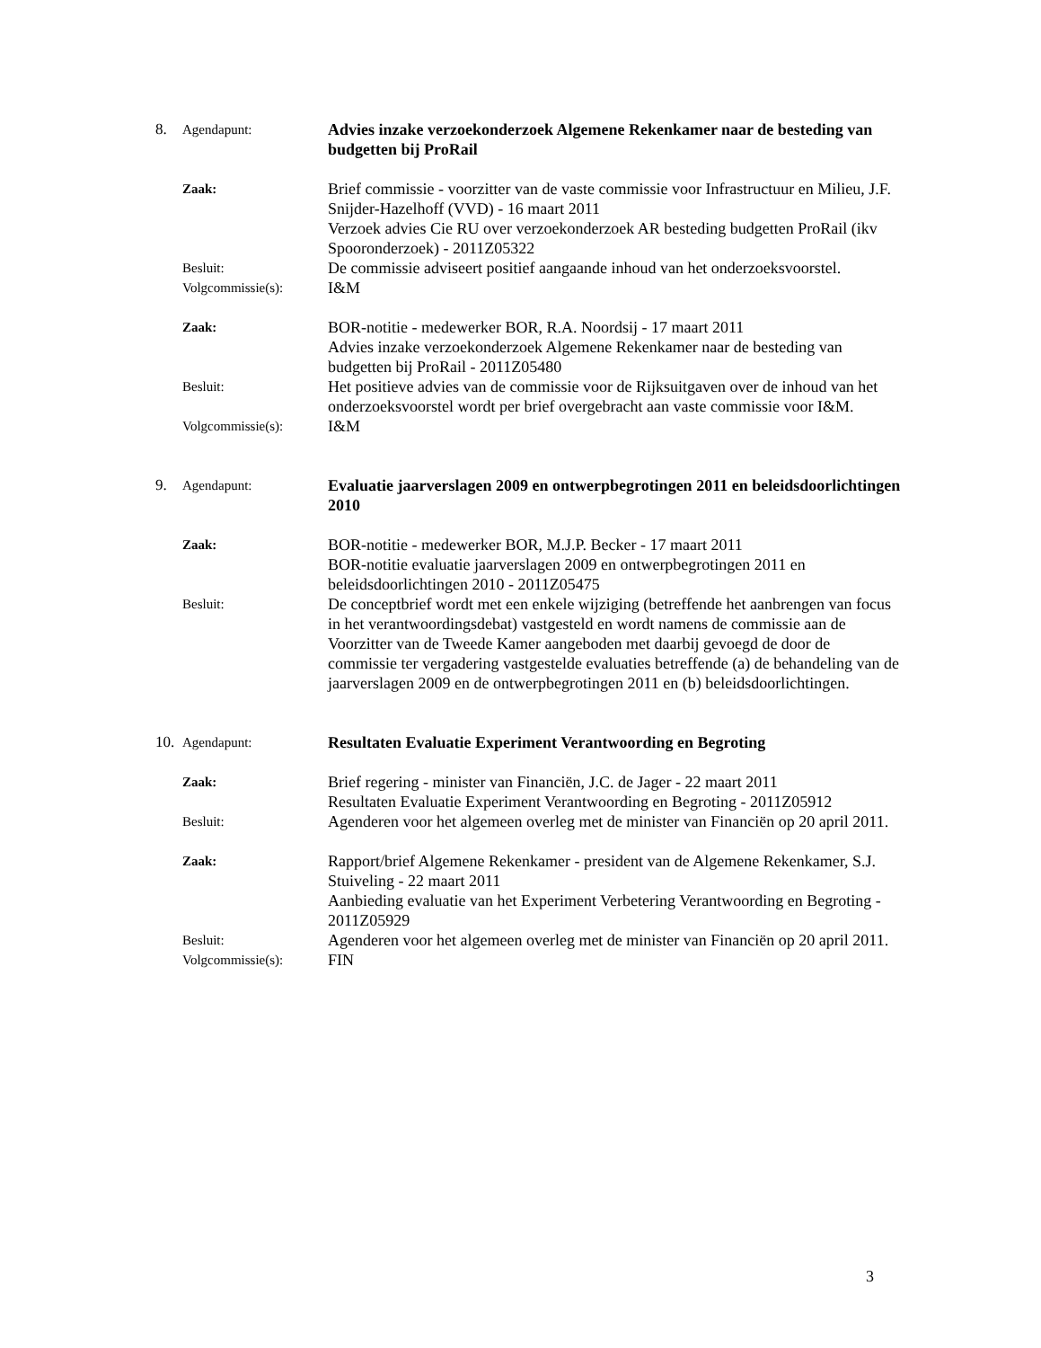8. Agendapunt:
Advies inzake verzoekonderzoek Algemene Rekenkamer naar de besteding van budgetten bij ProRail
Zaak:
Brief commissie - voorzitter van de vaste commissie voor Infrastructuur en Milieu, J.F. Snijder-Hazelhoff (VVD) - 16 maart 2011
Verzoek advies Cie RU over verzoekonderzoek AR besteding budgetten ProRail (ikv Spooronderzoek) - 2011Z05322
Besluit:
De commissie adviseert positief aangaande inhoud van het onderzoeksvoorstel.
Volgcommissie(s):
I&M
Zaak:
BOR-notitie - medewerker BOR, R.A. Noordsij - 17 maart 2011
Advies inzake verzoekonderzoek Algemene Rekenkamer naar de besteding van budgetten bij ProRail - 2011Z05480
Besluit:
Het positieve advies van de commissie voor de Rijksuitgaven over de inhoud van het onderzoeksvoorstel wordt per brief overgebracht aan vaste commissie voor I&M.
Volgcommissie(s):
I&M
9. Agendapunt:
Evaluatie jaarverslagen 2009 en ontwerpbegrotingen 2011 en beleidsdoorlichtingen 2010
Zaak:
BOR-notitie - medewerker BOR, M.J.P. Becker - 17 maart 2011
BOR-notitie evaluatie jaarverslagen 2009 en ontwerpbegrotingen 2011 en beleidsdoorlichtingen 2010 - 2011Z05475
Besluit:
De conceptbrief wordt met een enkele wijziging (betreffende het aanbrengen van focus in het verantwoordingsdebat) vastgesteld en wordt namens de commissie aan de Voorzitter van de Tweede Kamer aangeboden met daarbij gevoegd de door de commissie ter vergadering vastgestelde evaluaties betreffende (a) de behandeling van de jaarverslagen 2009 en de ontwerpbegrotingen 2011 en (b) beleidsdoorlichtingen.
10.
Agendapunt:
Resultaten Evaluatie Experiment Verantwoording en Begroting
Zaak:
Brief regering - minister van Financiën, J.C. de Jager - 22 maart 2011
Resultaten Evaluatie Experiment Verantwoording en Begroting - 2011Z05912
Besluit:
Agenderen voor het algemeen overleg met de minister van Financiën op 20 april 2011.
Zaak:
Rapport/brief Algemene Rekenkamer - president van de Algemene Rekenkamer, S.J. Stuiveling - 22 maart 2011
Aanbieding evaluatie van het Experiment Verbetering Verantwoording en Begroting - 2011Z05929
Besluit:
Agenderen voor het algemeen overleg met de minister van Financiën op 20 april 2011.
Volgcommissie(s):
FIN
3